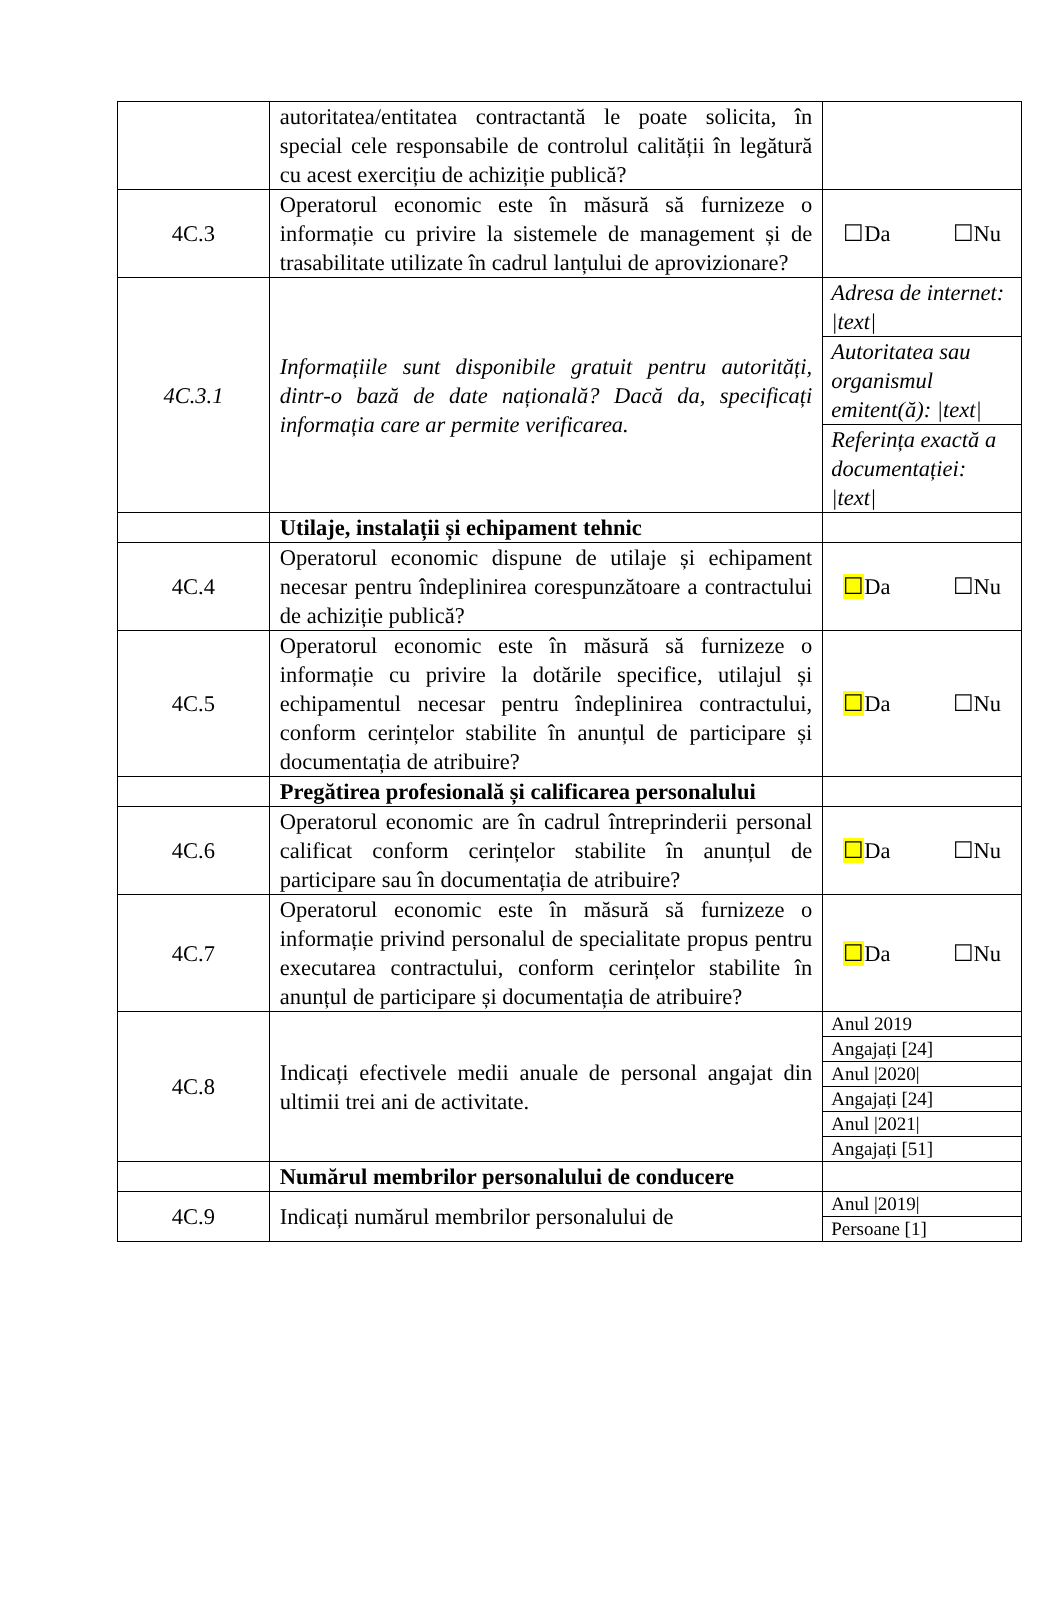| | autoritatea/entitatea contractantă le poate solicita, în special cele responsabile de controlul calității în legătură cu acest exercițiu de achiziție publică? | |
| 4C.3 | Operatorul economic este în măsură să furnizeze o informație cu privire la sistemele de management și de trasabilitate utilizate în cadrul lanțului de aprovizionare? | ☐Da ☐Nu |
| 4C.3.1 | Informațiile sunt disponibile gratuit pentru autorități, dintr-o bază de date națională? Dacă da, specificați informația care ar permite verificarea. | Adresa de internet: /text/ Autoritatea sau organismul emitent(ă): /text/ Referința exactă a documentației: /text/ |
| | Utilaje, instalații și echipament tehnic | |
| 4C.4 | Operatorul economic dispune de utilaje și echipament necesar pentru îndeplinirea corespunzătoare a contractului de achiziție publică? | ☐ Da ☐Nu |
| 4C.5 | Operatorul economic este în măsură să furnizeze o informație cu privire la dotările specifice, utilajul și echipamentul necesar pentru îndeplinirea contractului, conform cerințelor stabilite în anunțul de participare și documentația de atribuire? | ☐ Da ☐Nu |
| | Pregătirea profesională și calificarea personalului | |
| 4C.6 | Operatorul economic are în cadrul întreprinderii personal calificat conform cerințelor stabilite în anunțul de participare sau în documentația de atribuire? | ☐ Da ☐Nu |
| 4C.7 | Operatorul economic este în măsură să furnizeze o informație privind personalul de specialitate propus pentru executarea contractului, conform cerințelor stabilite în anunțul de participare și documentația de atribuire? | ☐ Da ☐Nu |
| 4C.8 | Indicați efectivele medii anuale de personal angajat din ultimii trei ani de activitate. | Anul 2019 Angajați [24] Anul /2020/ Angajați [24] Anul /2021/ Angajați [51] |
| | Numărul membrilor personalului de conducere | |
| 4C.9 | Indicați numărul membrilor personalului de | Anul /2019/ Persoane [1] |